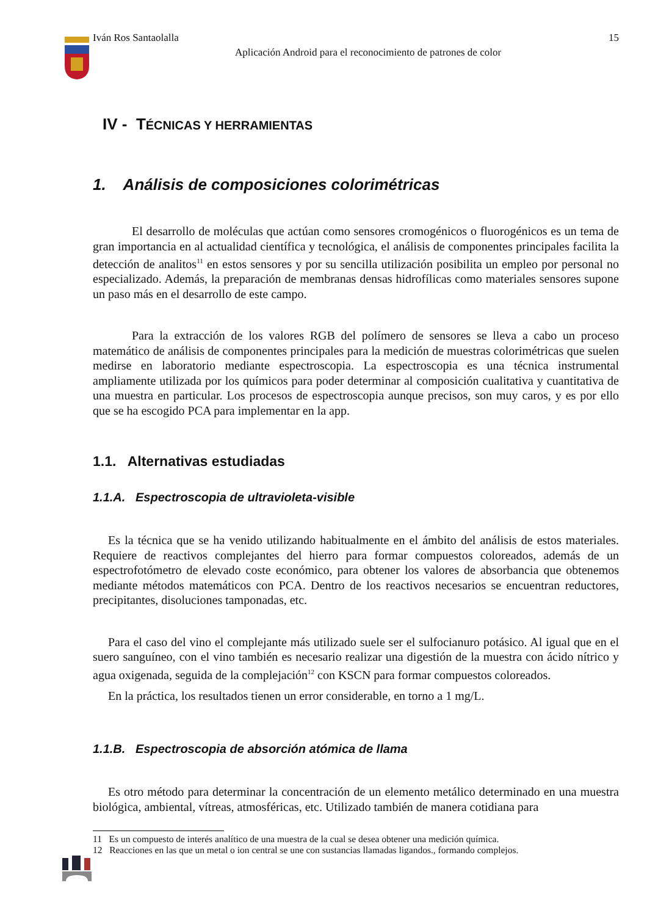Iván Ros Santaolalla 15
Aplicación Android para el reconocimiento de patrones de color
IV - TÉCNICAS Y HERRAMIENTAS
1. Análisis de composiciones colorimétricas
El desarrollo de moléculas que actúan como sensores cromogénicos o fluorogénicos es un tema de gran importancia en al actualidad científica y tecnológica, el análisis de componentes principales facilita la detección de analitos<sup>11</sup> en estos sensores y por su sencilla utilización posibilita un empleo por personal no especializado. Además, la preparación de membranas densas hidrofílicas como materiales sensores supone un paso más en el desarrollo de este campo.
Para la extracción de los valores RGB del polímero de sensores se lleva a cabo un proceso matemático de análisis de componentes principales para la medición de muestras colorimétricas que suelen medirse en laboratorio mediante espectroscopia. La espectroscopia es una técnica instrumental ampliamente utilizada por los químicos para poder determinar al composición cualitativa y cuantitativa de una muestra en particular. Los procesos de espectroscopia aunque precisos, son muy caros, y es por ello que se ha escogido PCA para implementar en la app.
1.1. Alternativas estudiadas
1.1.A. Espectroscopia de ultravioleta-visible
Es la técnica que se ha venido utilizando habitualmente en el ámbito del análisis de estos materiales. Requiere de reactivos complejantes del hierro para formar compuestos coloreados, además de un espectrofotómetro de elevado coste económico, para obtener los valores de absorbancia que obtenemos mediante métodos matemáticos con PCA. Dentro de los reactivos necesarios se encuentran reductores, precipitantes, disoluciones tamponadas, etc.
Para el caso del vino el complejante más utilizado suele ser el sulfocianuro potásico. Al igual que en el suero sanguíneo, con el vino también es necesario realizar una digestión de la muestra con ácido nítrico y agua oxigenada, seguida de la complejación<sup>12</sup> con KSCN para formar compuestos coloreados.
En la práctica, los resultados tienen un error considerable, en torno a 1 mg/L.
1.1.B. Espectroscopia de absorción atómica de llama
Es otro método para determinar la concentración de un elemento metálico determinado en una muestra biológica, ambiental, vítreas, atmosféricas, etc. Utilizado también de manera cotidiana para
11 Es un compuesto de interés analítico de una muestra de la cual se desea obtener una medición química.
12 Reacciones en las que un metal o ion central se une con sustancias llamadas ligandos., formando complejos.